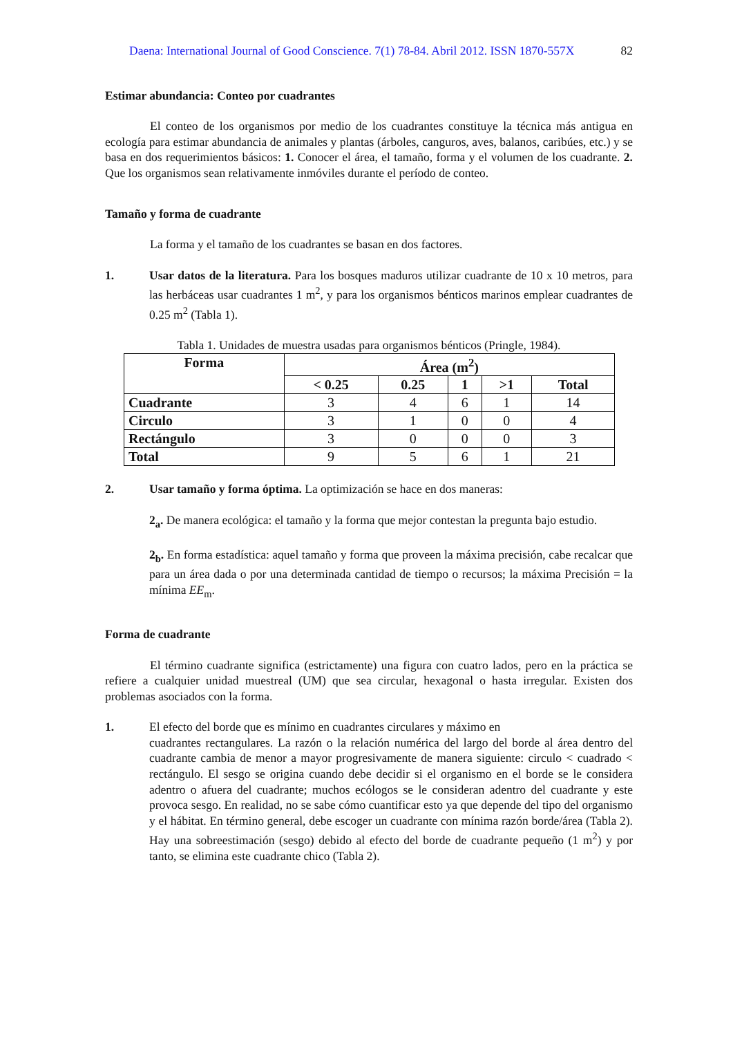Daena: International Journal of Good Conscience. 7(1) 78-84. Abril 2012. ISSN 1870-557X 82
Estimar abundancia: Conteo por cuadrantes
El conteo de los organismos por medio de los cuadrantes constituye la técnica más antigua en ecología para estimar abundancia de animales y plantas (árboles, canguros, aves, balanos, caribúes, etc.) y se basa en dos requerimientos básicos: 1. Conocer el área, el tamaño, forma y el volumen de los cuadrante. 2. Que los organismos sean relativamente inmóviles durante el período de conteo.
Tamaño y forma de cuadrante
La forma y el tamaño de los cuadrantes se basan en dos factores.
1. Usar datos de la literatura. Para los bosques maduros utilizar cuadrante de 10 x 10 metros, para las herbáceas usar cuadrantes 1 m<sup>2</sup>, y para los organismos bénticos marinos emplear cuadrantes de 0.25 m<sup>2</sup> (Tabla 1).
Tabla 1. Unidades de muestra usadas para organismos bénticos (Pringle, 1984).
| Forma | Área (m<sup>2</sup>) | | | | |
| --- | --- | --- | --- | --- | --- |
| | < 0.25 | 0.25 | 1 | >1 | Total |
| Cuadrante | 3 | 4 | 6 | 1 | 14 |
| Circulo | 3 | 1 | 0 | 0 | 4 |
| Rectángulo | 3 | 0 | 0 | 0 | 3 |
| Total | 9 | 5 | 6 | 1 | 21 |
2. Usar tamaño y forma óptima. La optimización se hace en dos maneras:
2<sub>a</sub>. De manera ecológica: el tamaño y la forma que mejor contestan la pregunta bajo estudio.
2<sub>b</sub>. En forma estadística: aquel tamaño y forma que proveen la máxima precisión, cabe recalcar que para un área dada o por una determinada cantidad de tiempo o recursos; la máxima Precisión = la mínima EE<sub>m</sub>.
Forma de cuadrante
El término cuadrante significa (estrictamente) una figura con cuatro lados, pero en la práctica se refiere a cualquier unidad muestreal (UM) que sea circular, hexagonal o hasta irregular. Existen dos problemas asociados con la forma.
1. El efecto del borde que es mínimo en cuadrantes circulares y máximo en
cuadrantes rectangulares. La razón o la relación numérica del largo del borde al área dentro del cuadrante cambia de menor a mayor progresivamente de manera siguiente: circulo < cuadrado < rectángulo. El sesgo se origina cuando debe decidir si el organismo en el borde se le considera adentro o afuera del cuadrante; muchos ecólogos se le consideran adentro del cuadrante y este provoca sesgo. En realidad, no se sabe cómo cuantificar esto ya que depende del tipo del organismo y el hábitat. En término general, debe escoger un cuadrante con mínima razón borde/área (Tabla 2). Hay una sobreestimación (sesgo) debido al efecto del borde de cuadrante pequeño (1 m<sup>2</sup>) y por tanto, se elimina este cuadrante chico (Tabla 2).